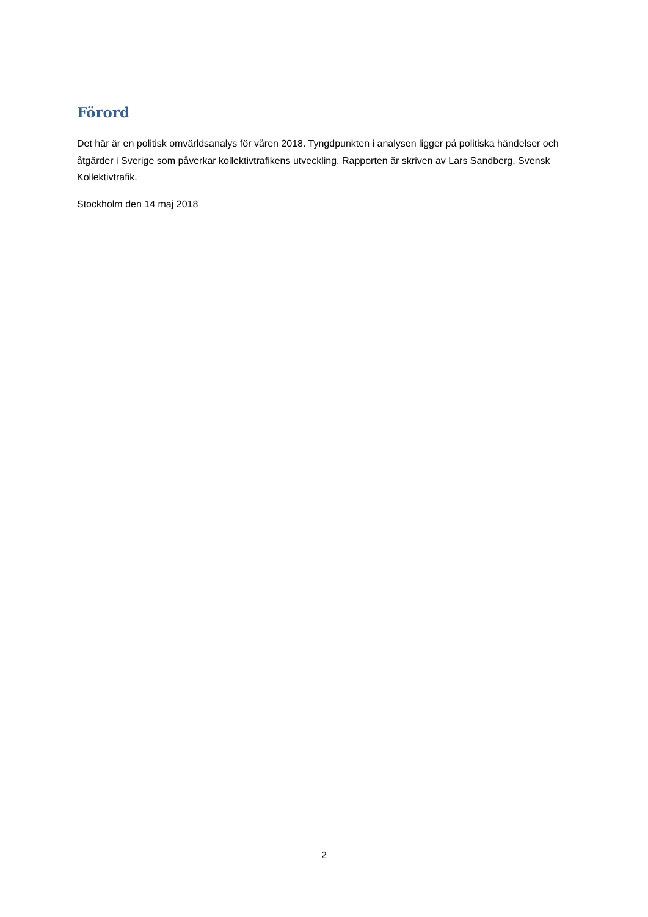Förord
Det här är en politisk omvärldsanalys för våren 2018. Tyngdpunkten i analysen ligger på politiska händelser och åtgärder i Sverige som påverkar kollektivtrafikens utveckling. Rapporten är skriven av Lars Sandberg, Svensk Kollektivtrafik.
Stockholm den 14 maj 2018
2